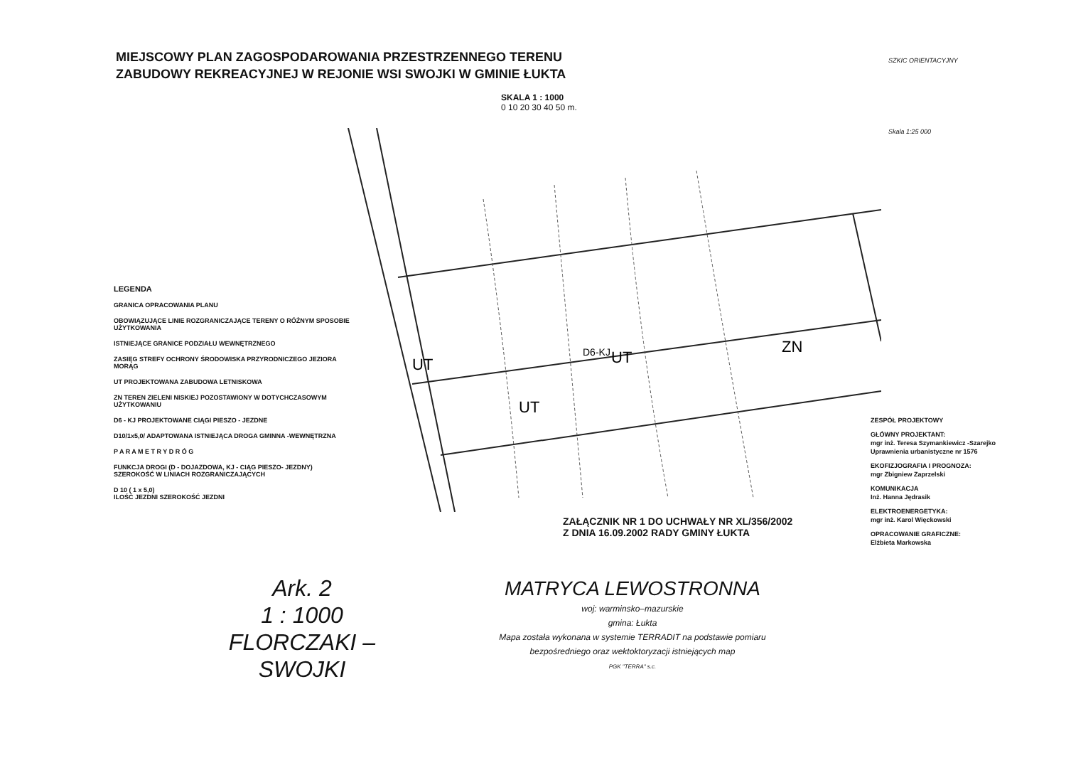MIEJSCOWY PLAN ZAGOSPODAROWANIA PRZESTRZENNEGO TERENU
ZABUDOWY REKREACYJNEJ W REJONIE WSI SWOJKI W GMINIE ŁUKTA
SKALA 1 : 1000
0 10 20 30 40 50 m.
SZKIC ORIENTACYJNY
Skala 1:25 000
UT
UT
UT
ZN
D6-KJ
LEGENDA
GRANICA OPRACOWANIA PLANU
OBOWIĄZUJĄCE LINIE ROZGRANICZAJĄCE TERENY O RÓŻNYM SPOSOBIE UŻYTKOWANIA
ISTNIEJĄCE GRANICE PODZIAŁU WEWNĘTRZNEGO
ZASIĘG STREFY OCHRONY ŚRODOWISKA PRZYRODNICZEGO JEZIORA MORĄG
UT PROJEKTOWANA ZABUDOWA LETNISKOWA
ZN TEREN ZIELENI NISKIEJ POZOSTAWIONY W DOTYCHCZASOWYM UŻYTKOWANIU
D6 - KJ PROJEKTOWANE CIĄGI PIESZO - JEZDNE
D10/1x5,0/ ADAPTOWANA ISTNIEJĄCA DROGA GMINNA -WEWNĘTRZNA
P A R A M E T R Y D R Ó G
FUNKCJA DROGI (D - DOJAZDOWA, KJ - CIĄG PIESZO- JEZDNY)
SZEROKOŚĆ W LINIACH ROZGRANICZAJĄCYCH
D 10 ( 1 x 5,0)
ILOŚĆ JEZDNI SZEROKOŚĆ JEZDNI
ZESPÓŁ PROJEKTOWY
GŁÓWNY PROJEKTANT:
mgr inż. Teresa Szymankiewicz -Szarejko
Uprawnienia urbanistyczne nr 1576
EKOFIZJOGRAFIA I PROGNOZA:
mgr Zbigniew Zaprzelski
KOMUNIKACJA
Inż. Hanna Jędrasik
ELEKTROENERGETYKA:
mgr inż. Karol Więckowski
OPRACOWANIE GRAFICZNE:
Elżbieta Markowska
ZAŁĄCZNIK NR 1 DO UCHWAŁY NR XL/356/2002
Z DNIA 16.09.2002 RADY GMINY ŁUKTA
Ark. 2
1 : 1000
FLORCZAKI – SWOJKI
MATRYCA LEWOSTRONNA
woj: warminsko–mazurskie
gmina: Łukta
Mapa została wykonana w systemie TERRADIT na podstawie pomiaru
bezpośredniego oraz wektoktoryzacji istniejących map
PGK "TERRA" s.c.